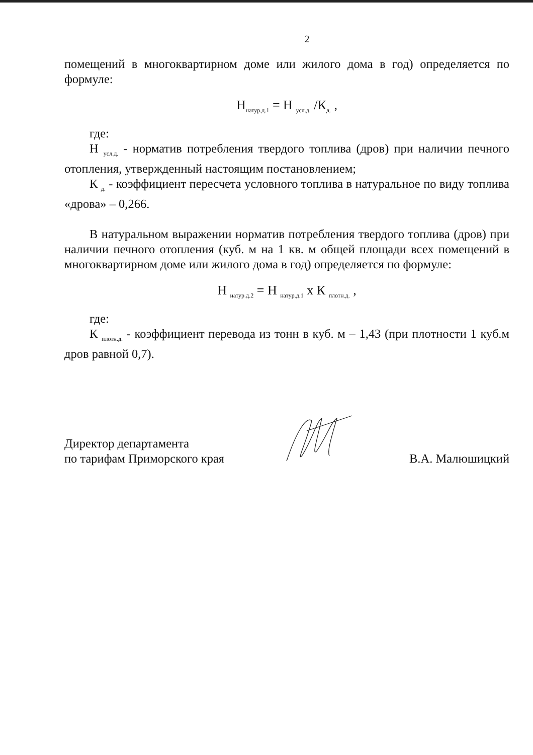2
помещений в многоквартирном доме или жилого дома в год) определяется по формуле:
Н<sub>натур.д.1</sub> = Н <sub>усл.д.</sub> /К<sub>д.</sub> ,
где:
Н <sub>усл.д.</sub> - норматив потребления твердого топлива (дров) при наличии печного отопления, утвержденный настоящим постановлением;
К <sub>д.</sub> - коэффициент пересчета условного топлива в натуральное по виду топлива «дрова» – 0,266.
В натуральном выражении норматив потребления твердого топлива (дров) при наличии печного отопления (куб. м на 1 кв. м общей площади всех помещений в многоквартирном доме или жилого дома в год) определяется по формуле:
Н <sub>натур.д.2</sub> = Н <sub>натур.д.1</sub> х К <sub>плотн.д.</sub> ,
где:
К <sub>плотн.д.</sub> - коэффициент перевода из тонн в куб. м – 1,43 (при плотности 1 куб.м дров равной 0,7).
Директор департамента
по тарифам Приморского края
В.А. Малюшицкий